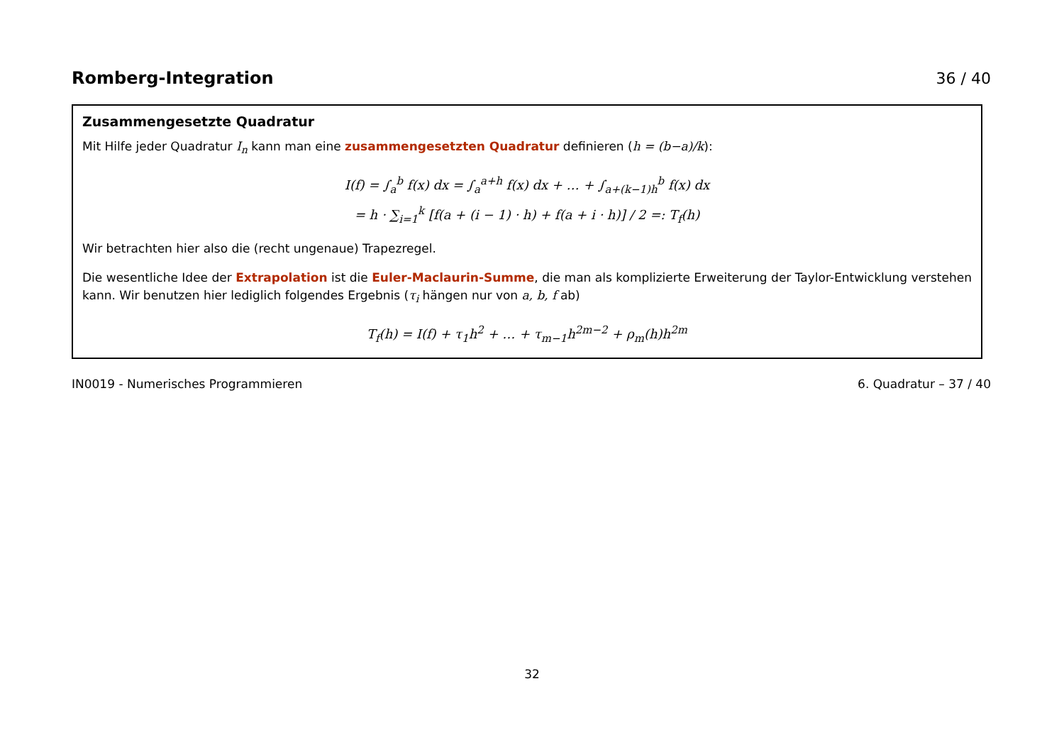Romberg-Integration 36 / 40
Zusammengesetzte Quadratur
Mit Hilfe jeder Quadratur I<sub>n</sub> kann man eine zusammengesetzten Quadratur definieren (h = (b−a)/k):
I(f) = ∫<sub>a</sub><sup>b</sup> f(x) dx = ∫<sub>a</sub><sup>a+h</sup> f(x) dx + … + ∫<sub>a+(k−1)h</sub><sup>b</sup> f(x) dx
= h · ∑<sub>i=1</sub><sup>k</sup> [f(a + (i − 1) · h) + f(a + i · h)] / 2 =: T<sub>f</sub>(h)
Wir betrachten hier also die (recht ungenaue) Trapezregel.
Die wesentliche Idee der Extrapolation ist die Euler-Maclaurin-Summe, die man als komplizierte Erweiterung der Taylor-Entwicklung verstehen kann. Wir benutzen hier lediglich folgendes Ergebnis (τ<sub>i</sub> hängen nur von a, b, f ab)
T<sub>f</sub>(h) = I(f) + τ<sub>1</sub>h<sup>2</sup> + … + τ<sub>m−1</sub>h<sup>2m−2</sup> + ρ<sub>m</sub>(h)h<sup>2m</sup>
IN0019 - Numerisches Programmieren 6. Quadratur – 37 / 40
32